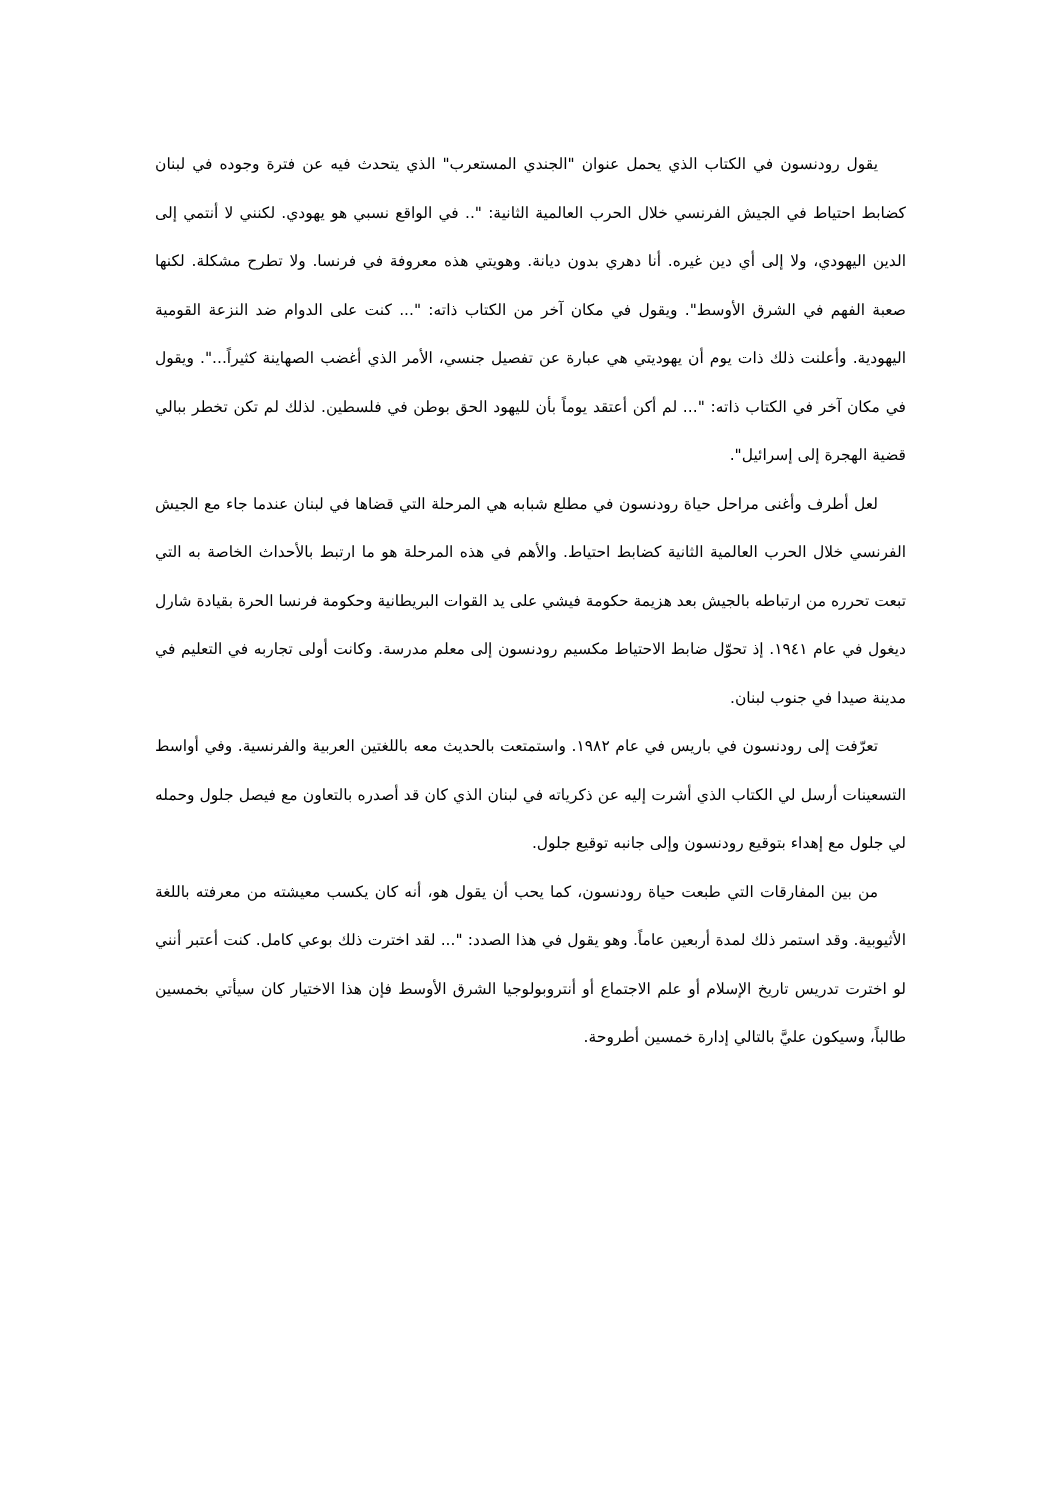يقول رودنسون في الكتاب الذي يحمل عنوان "الجندي المستعرب" الذي يتحدث فيه عن فترة وجوده في لبنان كضابط احتياط في الجيش الفرنسي خلال الحرب العالمية الثانية: ".. في الواقع نسبي هو يهودي. لكنني لا أنتمي إلى الدين اليهودي، ولا إلى أي دين غيره. أنا دهري بدون ديانة. وهويتي هذه معروفة في فرنسا. ولا تطرح مشكلة. لكنها صعبة الفهم في الشرق الأوسط". ويقول في مكان آخر من الكتاب ذاته: "... كنت على الدوام ضد النزعة القومية اليهودية. وأعلنت ذلك ذات يوم أن يهوديتي هي عبارة عن تفصيل جنسي، الأمر الذي أغضب الصهاينة كثيراً...". ويقول في مكان آخر في الكتاب ذاته: "... لم أكن أعتقد يوماً بأن لليهود الحق بوطن في فلسطين. لذلك لم تكن تخطر ببالي قضية الهجرة إلى إسرائيل".
لعل أطرف وأغنى مراحل حياة رودنسون في مطلع شبابه هي المرحلة التي قضاها في لبنان عندما جاء مع الجيش الفرنسي خلال الحرب العالمية الثانية كضابط احتياط. والأهم في هذه المرحلة هو ما ارتبط بالأحداث الخاصة به التي تبعت تحرره من ارتباطه بالجيش بعد هزيمة حكومة فيشي على يد القوات البريطانية وحكومة فرنسا الحرة بقيادة شارل ديغول في عام ١٩٤١. إذ تحوّل ضابط الاحتياط مكسيم رودنسون إلى معلم مدرسة. وكانت أولى تجاربه في التعليم في مدينة صيدا في جنوب لبنان.
تعرّفت إلى رودنسون في باريس في عام ١٩٨٢. واستمتعت بالحديث معه باللغتين العربية والفرنسية. وفي أواسط التسعينات أرسل لي الكتاب الذي أشرت إليه عن ذكرياته في لبنان الذي كان قد أصدره بالتعاون مع فيصل جلول وحمله لي جلول مع إهداء بتوقيع رودنسون وإلى جانبه توقيع جلول.
من بين المفارقات التي طبعت حياة رودنسون، كما يحب أن يقول هو، أنه كان يكسب معيشته من معرفته باللغة الأثيوبية. وقد استمر ذلك لمدة أربعين عاماً. وهو يقول في هذا الصدد: "... لقد اخترت ذلك بوعي كامل. كنت أعتبر أنني لو اخترت تدريس تاريخ الإسلام أو علم الاجتماع أو أنتروبولوجيا الشرق الأوسط فإن هذا الاختيار كان سيأتي بخمسين طالباً، وسيكون عليَّ بالتالي إدارة خمسين أطروحة.